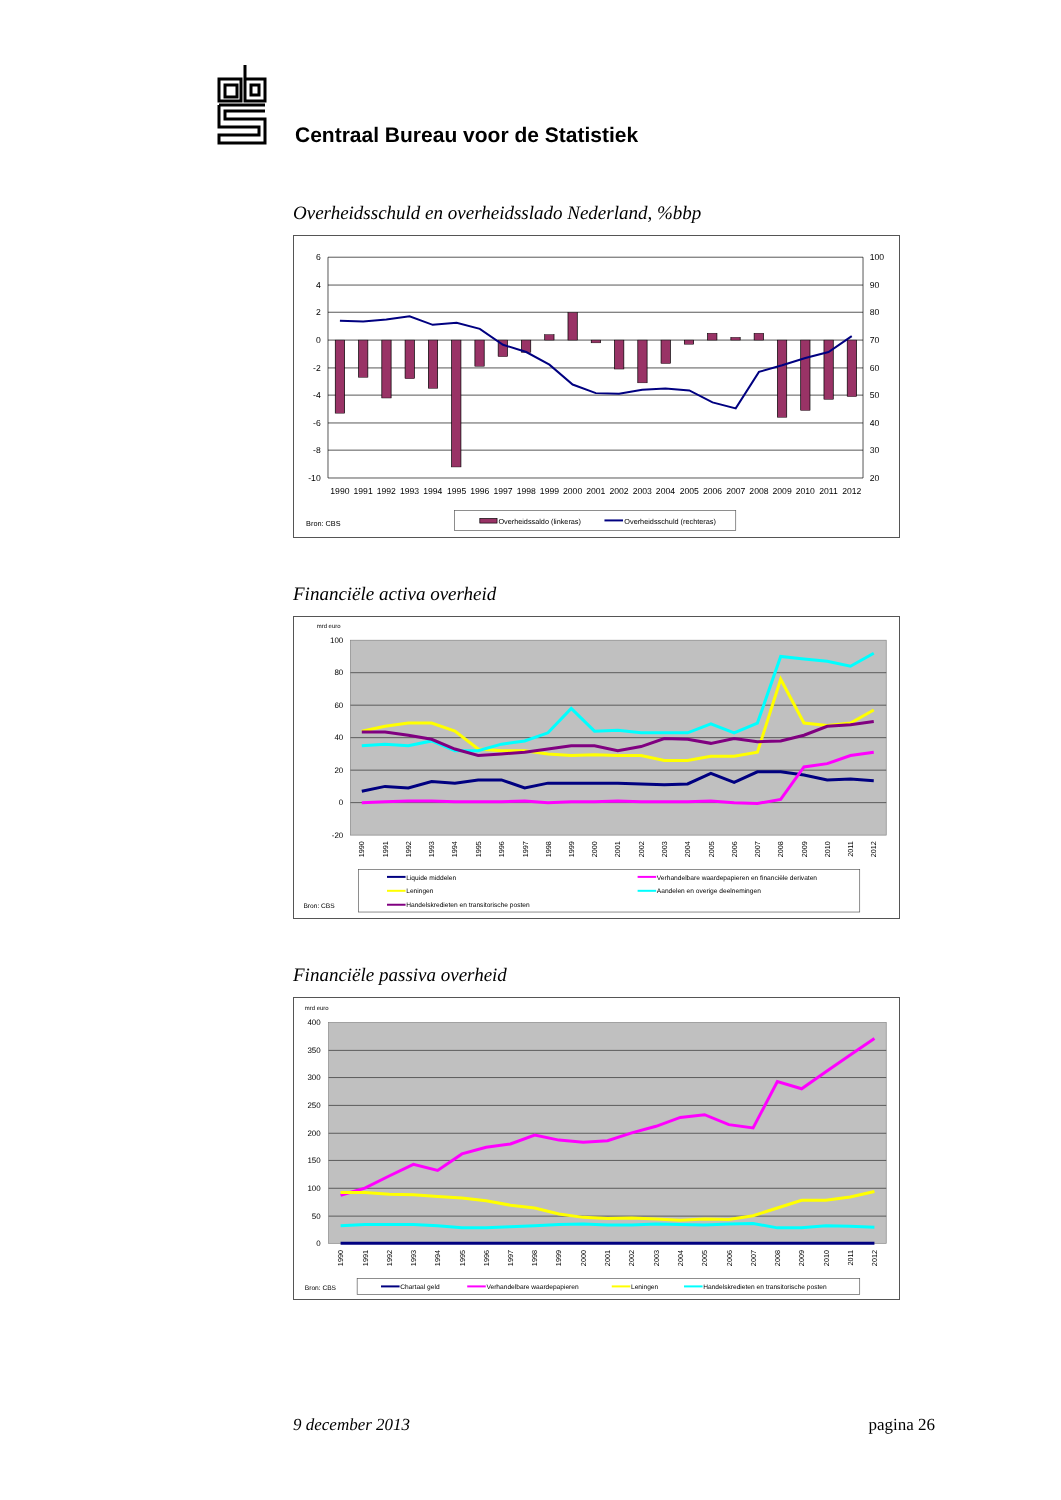Centraal Bureau voor de Statistiek
Overheidsschuld en overheidsslado Nederland, %bbp
6
4
2
0
-2
-4
-6
-8
-10
100
90
80
70
60
50
40
30
20
1990
1991
1992
1993
1994
1995
1996
1997
1998
1999
2000
2001
2002
2003
2004
2005
2006
2007
2008
2009
2010
2011
2012
Bron: CBS
Overheidssaldo (linkeras)
Overheidsschuld (rechteras)
Financiële activa overheid
mrd euro
100
80
60
40
20
0
-20
1990
1991
1992
1993
1994
1995
1996
1997
1998
1999
2000
2001
2002
2003
2004
2005
2006
2007
2008
2009
2010
2011
2012
Liquide middelen
Verhandelbare waardepapieren en financiële derivaten
Leningen
Aandelen en overige deelnemingen
Handelskredieten en transitorische posten
Bron: CBS
Financiële passiva overheid
mrd euro
400
350
300
250
200
150
100
50
0
1990
1991
1992
1993
1994
1995
1996
1997
1998
1999
2000
2001
2002
2003
2004
2005
2006
2007
2008
2009
2010
2011
2012
Bron: CBS
Chartaal geld
Verhandelbare waardepapieren
Leningen
Handelskredieten en transitorische posten
9 december 2013 pagina 26